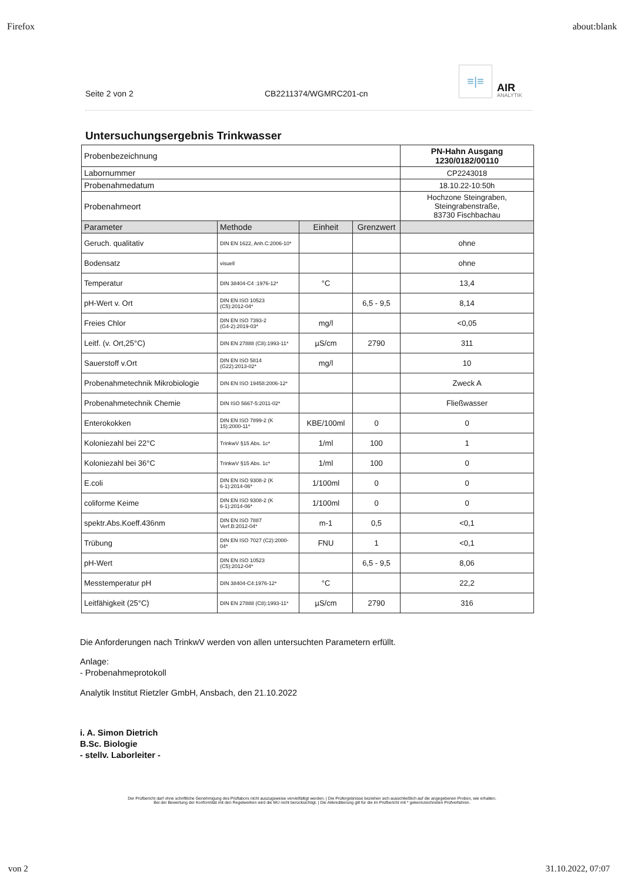Firefox about:blank
Seite 2 von 2
CB2211374/WGMRC201-cn
≡|≡
AIR
ANALYTIK
Untersuchungsergebnis Trinkwasser
| Probenbezeichnung | | | | PN-Hahn Ausgang 1230/0182/00110 |
| Labornummer | | | | CP2243018 |
| Probenahmedatum | | | | 18.10.22-10:50h |
| Probenahmeort | | | | Hochzone Steingraben, Steingrabenstraße, 83730 Fischbachau |
| Parameter | Methode | Einheit | Grenzwert | |
| Geruch. qualitativ | DIN EN 1622, Anh.C:2006-10* | | | ohne |
| Bodensatz | visuell | | | ohne |
| Temperatur | DIN 38404-C4 :1976-12* | °C | | 13,4 |
| pH-Wert v. Ort | DIN EN ISO 10523 (C5):2012-04* | | 6,5 - 9,5 | 8,14 |
| Freies Chlor | DIN EN ISO 7393-2 (G4-2):2019-03* | mg/l | | <0,05 |
| Leitf. (v. Ort,25°C) | DIN EN 27888 (C8):1993-11* | µS/cm | 2790 | 311 |
| Sauerstoff v.Ort | DIN EN ISO 5814 (G22):2013-02* | mg/l | | 10 |
| Probenahmetechnik Mikrobiologie | DIN EN ISO 19458:2006-12* | | | Zweck A |
| Probenahmetechnik Chemie | DIN ISO 5667-5:2011-02* | | | Fließwasser |
| Enterokokken | DIN EN ISO 7899-2 (K 15):2000-11* | KBE/100ml | 0 | 0 |
| Koloniezahl bei 22°C | TrinkwV §15 Abs. 1c* | 1/ml | 100 | 1 |
| Koloniezahl bei 36°C | TrinkwV §15 Abs. 1c* | 1/ml | 100 | 0 |
| E.coli | DIN EN ISO 9308-2 (K 6-1):2014-06* | 1/100ml | 0 | 0 |
| coliforme Keime | DIN EN ISO 9308-2 (K 6-1):2014-06* | 1/100ml | 0 | 0 |
| spektr.Abs.Koeff.436nm | DIN EN ISO 7887 Verf.B:2012-04* | m-1 | 0,5 | <0,1 |
| Trübung | DIN EN ISO 7027 (C2):2000-04* | FNU | 1 | <0,1 |
| pH-Wert | DIN EN ISO 10523 (C5):2012-04* | | 6,5 - 9,5 | 8,06 |
| Messtemperatur pH | DIN 38404-C4:1976-12* | °C | | 22,2 |
| Leitfähigkeit (25°C) | DIN EN 27888 (C8):1993-11* | µS/cm | 2790 | 316 |
Die Anforderungen nach TrinkwV werden von allen untersuchten Parametern erfüllt.
Anlage:
- Probenahmeprotokoll
Analytik Institut Rietzler GmbH, Ansbach, den 21.10.2022
i. A. Simon Dietrich
B.Sc. Biologie
- stellv. Laborleiter -
Der Prüfbericht darf ohne schriftliche Genehmigung des Prüflabors nicht auszugsweise vervielfältigt werden. | Die Prüfergebnisse beziehen sich ausschließlich auf die angegebenen Proben, wie erhalten.
Bei der Bewertung der Konformität mit den Regelwerken wird die MU nicht berücksichtigt. | Die Akkreditierung gilt für die im Prüfbericht mit * gekennzeichneten Prüfverfahren.
von 2 31.10.2022, 07:07